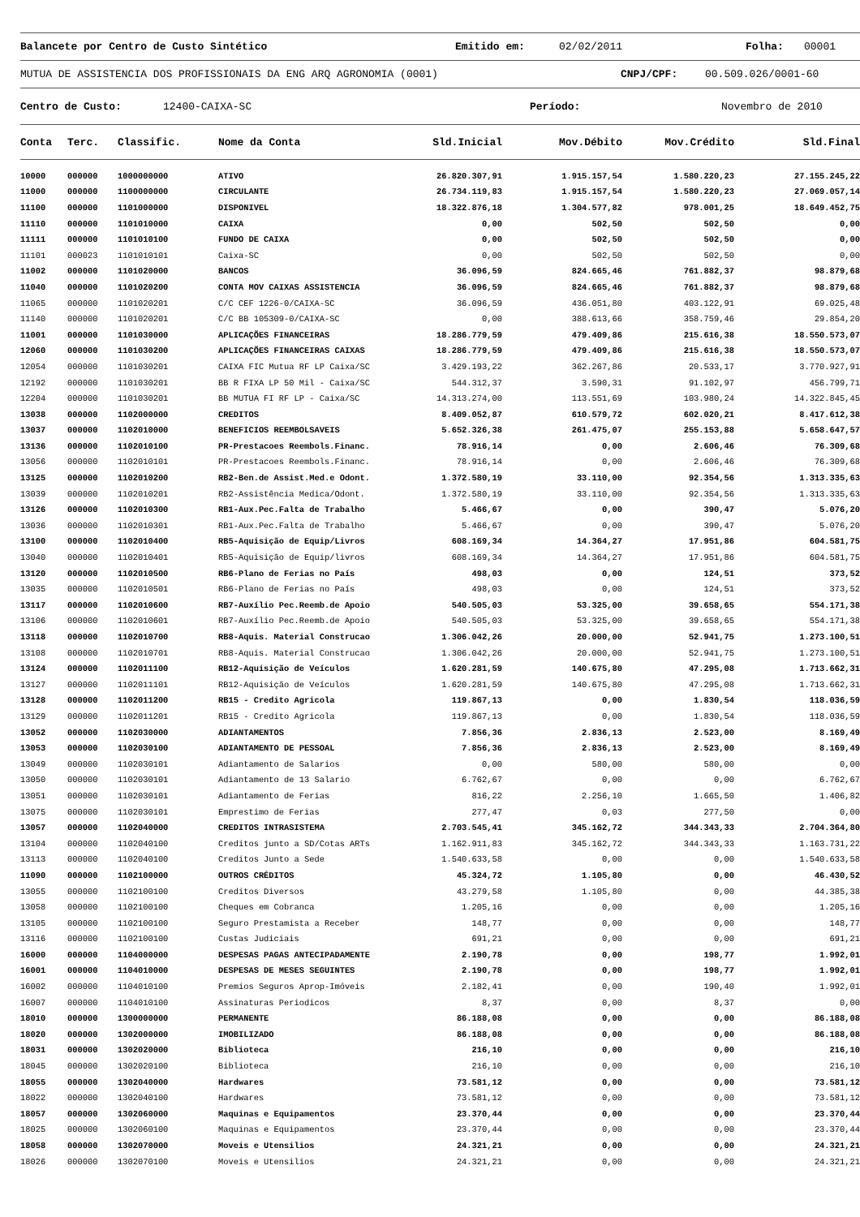Balancete por Centro de Custo Sintético Emitido em: 02/02/2011 Folha: 00001
MUTUA DE ASSISTENCIA DOS PROFISSIONAIS DA ENG ARQ AGRONOMIA (0001) CNPJ/CPF: 00.509.026/0001-60
Centro de Custo: 12400-CAIXA-SC Período: Novembro de 2010
| Conta | Terc. | Classific. | Nome da Conta | Sld.Inicial | Mov.Débito | Mov.Crédito | Sld.Final |
| --- | --- | --- | --- | --- | --- | --- | --- |
| 10000 | 000000 | 1000000000 | ATIVO | 26.820.307,91 | 1.915.157,54 | 1.580.220,23 | 27.155.245,22 |
| 11000 | 000000 | 1100000000 | CIRCULANTE | 26.734.119,83 | 1.915.157,54 | 1.580.220,23 | 27.069.057,14 |
| 11100 | 000000 | 1101000000 | DISPONIVEL | 18.322.876,18 | 1.304.577,82 | 978.001,25 | 18.649.452,75 |
| 11110 | 000000 | 1101010000 | CAIXA | 0,00 | 502,50 | 502,50 | 0,00 |
| 11111 | 000000 | 1101010100 | FUNDO DE CAIXA | 0,00 | 502,50 | 502,50 | 0,00 |
| 11101 | 000023 | 1101010101 | Caixa-SC | 0,00 | 502,50 | 502,50 | 0,00 |
| 11002 | 000000 | 1101020000 | BANCOS | 36.096,59 | 824.665,46 | 761.882,37 | 98.879,68 |
| 11040 | 000000 | 1101020200 | CONTA MOV CAIXAS ASSISTENCIA | 36.096,59 | 824.665,46 | 761.882,37 | 98.879,68 |
| 11065 | 000000 | 1101020201 | C/C CEF 1226-0/CAIXA-SC | 36.096,59 | 436.051,80 | 403.122,91 | 69.025,48 |
| 11140 | 000000 | 1101020201 | C/C BB 105309-0/CAIXA-SC | 0,00 | 388.613,66 | 358.759,46 | 29.854,20 |
| 11001 | 000000 | 1101030000 | APLICAÇÕES FINANCEIRAS | 18.286.779,59 | 479.409,86 | 215.616,38 | 18.550.573,07 |
| 12060 | 000000 | 1101030200 | APLICAÇÕES FINANCEIRAS CAIXAS | 18.286.779,59 | 479.409,86 | 215.616,38 | 18.550.573,07 |
| 12054 | 000000 | 1101030201 | CAIXA FIC Mutua RF LP Caixa/SC | 3.429.193,22 | 362.267,86 | 20.533,17 | 3.770.927,91 |
| 12192 | 000000 | 1101030201 | BB R FIXA LP 50 Mil - Caixa/SC | 544.312,37 | 3.590,31 | 91.102,97 | 456.799,71 |
| 12204 | 000000 | 1101030201 | BB MUTUA FI RF LP - Caixa/SC | 14.313.274,00 | 113.551,69 | 103.980,24 | 14.322.845,45 |
| 13038 | 000000 | 1102000000 | CREDITOS | 8.409.052,87 | 610.579,72 | 602.020,21 | 8.417.612,38 |
| 13037 | 000000 | 1102010000 | BENEFICIOS REEMBOLSAVEIS | 5.652.326,38 | 261.475,07 | 255.153,88 | 5.658.647,57 |
| 13136 | 000000 | 1102010100 | PR-Prestacoes Reembols.Financ. | 78.916,14 | 0,00 | 2.606,46 | 76.309,68 |
| 13056 | 000000 | 1102010101 | PR-Prestacoes Reembols.Financ. | 78.916,14 | 0,00 | 2.606,46 | 76.309,68 |
| 13125 | 000000 | 1102010200 | RB2-Ben.de Assist.Med.e Odont. | 1.372.580,19 | 33.110,00 | 92.354,56 | 1.313.335,63 |
| 13039 | 000000 | 1102010201 | RB2-Assistência Medica/Odont. | 1.372.580,19 | 33.110,00 | 92.354,56 | 1.313.335,63 |
| 13126 | 000000 | 1102010300 | RB1-Aux.Pec.Falta de Trabalho | 5.466,67 | 0,00 | 390,47 | 5.076,20 |
| 13036 | 000000 | 1102010301 | RB1-Aux.Pec.Falta de Trabalho | 5.466,67 | 0,00 | 390,47 | 5.076,20 |
| 13100 | 000000 | 1102010400 | RB5-Aquisição de Equip/Livros | 608.169,34 | 14.364,27 | 17.951,86 | 604.581,75 |
| 13040 | 000000 | 1102010401 | RB5-Aquisição de Equip/livros | 608.169,34 | 14.364,27 | 17.951,86 | 604.581,75 |
| 13120 | 000000 | 1102010500 | RB6-Plano de Ferias no País | 498,03 | 0,00 | 124,51 | 373,52 |
| 13035 | 000000 | 1102010501 | RB6-Plano de Ferias no País | 498,03 | 0,00 | 124,51 | 373,52 |
| 13117 | 000000 | 1102010600 | RB7-Auxílio Pec.Reemb.de Apoio | 540.505,03 | 53.325,00 | 39.658,65 | 554.171,38 |
| 13106 | 000000 | 1102010601 | RB7-Auxílio Pec.Reemb.de Apoio | 540.505,03 | 53.325,00 | 39.658,65 | 554.171,38 |
| 13118 | 000000 | 1102010700 | RB8-Aquis. Material Construcao | 1.306.042,26 | 20.000,00 | 52.941,75 | 1.273.100,51 |
| 13108 | 000000 | 1102010701 | RB8-Aquis. Material Construcao | 1.306.042,26 | 20.000,00 | 52.941,75 | 1.273.100,51 |
| 13124 | 000000 | 1102011100 | RB12-Aquisição de Veículos | 1.620.281,59 | 140.675,80 | 47.295,08 | 1.713.662,31 |
| 13127 | 000000 | 1102011101 | RB12-Aquisição de Veículos | 1.620.281,59 | 140.675,80 | 47.295,08 | 1.713.662,31 |
| 13128 | 000000 | 1102011200 | RB15 - Credito Agricola | 119.867,13 | 0,00 | 1.830,54 | 118.036,59 |
| 13129 | 000000 | 1102011201 | RB15 - Credito Agricola | 119.867,13 | 0,00 | 1.830,54 | 118.036,59 |
| 13052 | 000000 | 1102030000 | ADIANTAMENTOS | 7.856,36 | 2.836,13 | 2.523,00 | 8.169,49 |
| 13053 | 000000 | 1102030100 | ADIANTAMENTO DE PESSOAL | 7.856,36 | 2.836,13 | 2.523,00 | 8.169,49 |
| 13049 | 000000 | 1102030101 | Adiantamento de Salarios | 0,00 | 580,00 | 580,00 | 0,00 |
| 13050 | 000000 | 1102030101 | Adiantamento de 13 Salario | 6.762,67 | 0,00 | 0,00 | 6.762,67 |
| 13051 | 000000 | 1102030101 | Adiantamento de Ferias | 816,22 | 2.256,10 | 1.665,50 | 1.406,82 |
| 13075 | 000000 | 1102030101 | Emprestimo de Ferias | 277,47 | 0,03 | 277,50 | 0,00 |
| 13057 | 000000 | 1102040000 | CREDITOS INTRASISTEMA | 2.703.545,41 | 345.162,72 | 344.343,33 | 2.704.364,80 |
| 13104 | 000000 | 1102040100 | Creditos junto a SD/Cotas ARTs | 1.162.911,83 | 345.162,72 | 344.343,33 | 1.163.731,22 |
| 13113 | 000000 | 1102040100 | Creditos Junto a Sede | 1.540.633,58 | 0,00 | 0,00 | 1.540.633,58 |
| 11090 | 000000 | 1102100000 | OUTROS CRÉDITOS | 45.324,72 | 1.105,80 | 0,00 | 46.430,52 |
| 13055 | 000000 | 1102100100 | Creditos Diversos | 43.279,58 | 1.105,80 | 0,00 | 44.385,38 |
| 13058 | 000000 | 1102100100 | Cheques em Cobranca | 1.205,16 | 0,00 | 0,00 | 1.205,16 |
| 13105 | 000000 | 1102100100 | Seguro Prestamista a Receber | 148,77 | 0,00 | 0,00 | 148,77 |
| 13116 | 000000 | 1102100100 | Custas Judiciais | 691,21 | 0,00 | 0,00 | 691,21 |
| 16000 | 000000 | 1104000000 | DESPESAS PAGAS ANTECIPADAMENTE | 2.190,78 | 0,00 | 198,77 | 1.992,01 |
| 16001 | 000000 | 1104010000 | DESPESAS DE MESES SEGUINTES | 2.190,78 | 0,00 | 198,77 | 1.992,01 |
| 16002 | 000000 | 1104010100 | Premios Seguros Aprop-Imóveis | 2.182,41 | 0,00 | 190,40 | 1.992,01 |
| 16007 | 000000 | 1104010100 | Assinaturas Periodicos | 8,37 | 0,00 | 8,37 | 0,00 |
| 18010 | 000000 | 1300000000 | PERMANENTE | 86.188,08 | 0,00 | 0,00 | 86.188,08 |
| 18020 | 000000 | 1302000000 | IMOBILIZADO | 86.188,08 | 0,00 | 0,00 | 86.188,08 |
| 18031 | 000000 | 1302020000 | Biblioteca | 216,10 | 0,00 | 0,00 | 216,10 |
| 18045 | 000000 | 1302020100 | Biblioteca | 216,10 | 0,00 | 0,00 | 216,10 |
| 18055 | 000000 | 1302040000 | Hardwares | 73.581,12 | 0,00 | 0,00 | 73.581,12 |
| 18022 | 000000 | 1302040100 | Hardwares | 73.581,12 | 0,00 | 0,00 | 73.581,12 |
| 18057 | 000000 | 1302060000 | Maquinas e Equipamentos | 23.370,44 | 0,00 | 0,00 | 23.370,44 |
| 18025 | 000000 | 1302060100 | Maquinas e Equipamentos | 23.370,44 | 0,00 | 0,00 | 23.370,44 |
| 18058 | 000000 | 1302070000 | Moveis e Utensilios | 24.321,21 | 0,00 | 0,00 | 24.321,21 |
| 18026 | 000000 | 1302070100 | Moveis e Utensilios | 24.321,21 | 0,00 | 0,00 | 24.321,21 |